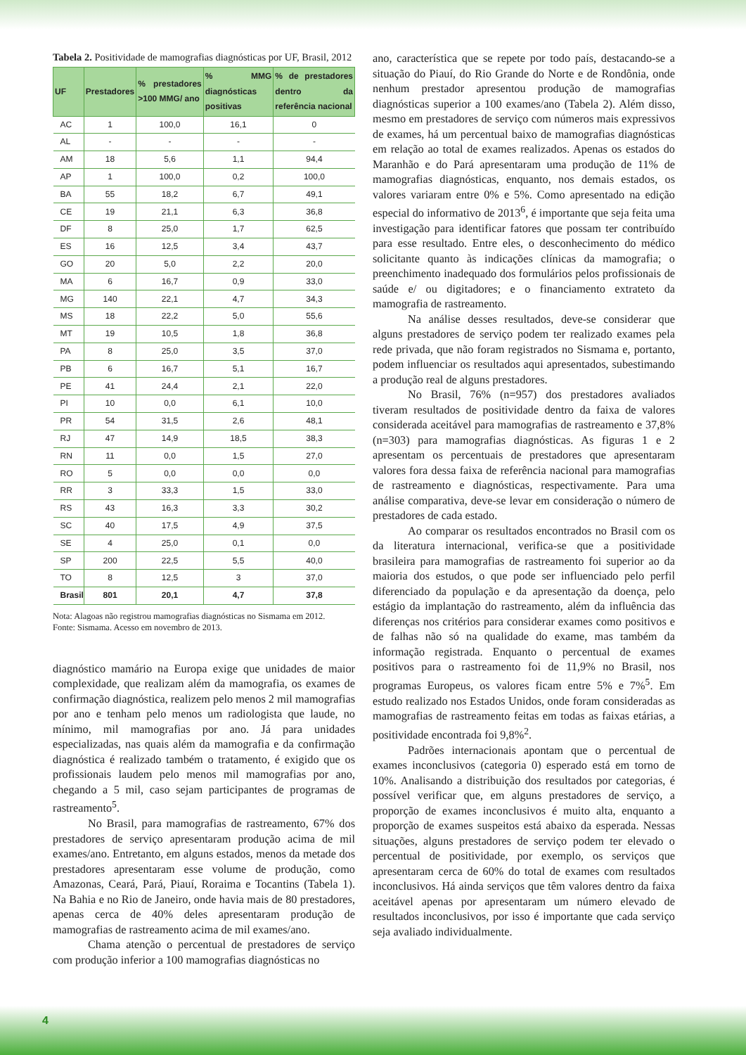Tabela 2. Positividade de mamografias diagnósticas por UF, Brasil, 2012
| UF | Prestadores | % prestadores >100 MMG/ ano | % MMG diagnósticas positivas | % de prestadores dentro da referência nacional |
| --- | --- | --- | --- | --- |
| AC | 1 | 100,0 | 16,1 | 0 |
| AL | - | - | - | - |
| AM | 18 | 5,6 | 1,1 | 94,4 |
| AP | 1 | 100,0 | 0,2 | 100,0 |
| BA | 55 | 18,2 | 6,7 | 49,1 |
| CE | 19 | 21,1 | 6,3 | 36,8 |
| DF | 8 | 25,0 | 1,7 | 62,5 |
| ES | 16 | 12,5 | 3,4 | 43,7 |
| GO | 20 | 5,0 | 2,2 | 20,0 |
| MA | 6 | 16,7 | 0,9 | 33,0 |
| MG | 140 | 22,1 | 4,7 | 34,3 |
| MS | 18 | 22,2 | 5,0 | 55,6 |
| MT | 19 | 10,5 | 1,8 | 36,8 |
| PA | 8 | 25,0 | 3,5 | 37,0 |
| PB | 6 | 16,7 | 5,1 | 16,7 |
| PE | 41 | 24,4 | 2,1 | 22,0 |
| PI | 10 | 0,0 | 6,1 | 10,0 |
| PR | 54 | 31,5 | 2,6 | 48,1 |
| RJ | 47 | 14,9 | 18,5 | 38,3 |
| RN | 11 | 0,0 | 1,5 | 27,0 |
| RO | 5 | 0,0 | 0,0 | 0,0 |
| RR | 3 | 33,3 | 1,5 | 33,0 |
| RS | 43 | 16,3 | 3,3 | 30,2 |
| SC | 40 | 17,5 | 4,9 | 37,5 |
| SE | 4 | 25,0 | 0,1 | 0,0 |
| SP | 200 | 22,5 | 5,5 | 40,0 |
| TO | 8 | 12,5 | 3 | 37,0 |
| Brasil | 801 | 20,1 | 4,7 | 37,8 |
Nota: Alagoas não registrou mamografias diagnósticas no Sismama em 2012.
Fonte: Sismama. Acesso em novembro de 2013.
diagnóstico mamário na Europa exige que unidades de maior complexidade, que realizam além da mamografia, os exames de confirmação diagnóstica, realizem pelo menos 2 mil mamografias por ano e tenham pelo menos um radiologista que laude, no mínimo, mil mamografias por ano. Já para unidades especializadas, nas quais além da mamografia e da confirmação diagnóstica é realizado também o tratamento, é exigido que os profissionais laudem pelo menos mil mamografias por ano, chegando a 5 mil, caso sejam participantes de programas de rastreamento<sup>5</sup>.
No Brasil, para mamografias de rastreamento, 67% dos prestadores de serviço apresentaram produção acima de mil exames/ano. Entretanto, em alguns estados, menos da metade dos prestadores apresentaram esse volume de produção, como Amazonas, Ceará, Pará, Piauí, Roraima e Tocantins (Tabela 1). Na Bahia e no Rio de Janeiro, onde havia mais de 80 prestadores, apenas cerca de 40% deles apresentaram produção de mamografias de rastreamento acima de mil exames/ano.
Chama atenção o percentual de prestadores de serviço com produção inferior a 100 mamografias diagnósticas no
ano, característica que se repete por todo país, destacando-se a situação do Piauí, do Rio Grande do Norte e de Rondônia, onde nenhum prestador apresentou produção de mamografias diagnósticas superior a 100 exames/ano (Tabela 2). Além disso, mesmo em prestadores de serviço com números mais expressivos de exames, há um percentual baixo de mamografias diagnósticas em relação ao total de exames realizados. Apenas os estados do Maranhão e do Pará apresentaram uma produção de 11% de mamografias diagnósticas, enquanto, nos demais estados, os valores variaram entre 0% e 5%. Como apresentado na edição especial do informativo de 2013<sup>6</sup>, é importante que seja feita uma investigação para identificar fatores que possam ter contribuído para esse resultado. Entre eles, o desconhecimento do médico solicitante quanto às indicações clínicas da mamografia; o preenchimento inadequado dos formulários pelos profissionais de saúde e/ ou digitadores; e o financiamento extrateto da mamografia de rastreamento.
Na análise desses resultados, deve-se considerar que alguns prestadores de serviço podem ter realizado exames pela rede privada, que não foram registrados no Sismama e, portanto, podem influenciar os resultados aqui apresentados, subestimando a produção real de alguns prestadores.
No Brasil, 76% (n=957) dos prestadores avaliados tiveram resultados de positividade dentro da faixa de valores considerada aceitável para mamografias de rastreamento e 37,8% (n=303) para mamografias diagnósticas. As figuras 1 e 2 apresentam os percentuais de prestadores que apresentaram valores fora dessa faixa de referência nacional para mamografias de rastreamento e diagnósticas, respectivamente. Para uma análise comparativa, deve-se levar em consideração o número de prestadores de cada estado.
Ao comparar os resultados encontrados no Brasil com os da literatura internacional, verifica-se que a positividade brasileira para mamografias de rastreamento foi superior ao da maioria dos estudos, o que pode ser influenciado pelo perfil diferenciado da população e da apresentação da doença, pelo estágio da implantação do rastreamento, além da influência das diferenças nos critérios para considerar exames como positivos e de falhas não só na qualidade do exame, mas também da informação registrada. Enquanto o percentual de exames positivos para o rastreamento foi de 11,9% no Brasil, nos programas Europeus, os valores ficam entre 5% e 7%<sup>5</sup>. Em estudo realizado nos Estados Unidos, onde foram consideradas as mamografias de rastreamento feitas em todas as faixas etárias, a positividade encontrada foi 9,8%<sup>2</sup>.
Padrões internacionais apontam que o percentual de exames inconclusivos (categoria 0) esperado está em torno de 10%. Analisando a distribuição dos resultados por categorias, é possível verificar que, em alguns prestadores de serviço, a proporção de exames inconclusivos é muito alta, enquanto a proporção de exames suspeitos está abaixo da esperada. Nessas situações, alguns prestadores de serviço podem ter elevado o percentual de positividade, por exemplo, os serviços que apresentaram cerca de 60% do total de exames com resultados inconclusivos. Há ainda serviços que têm valores dentro da faixa aceitável apenas por apresentaram um número elevado de resultados inconclusivos, por isso é importante que cada serviço seja avaliado individualmente.
4